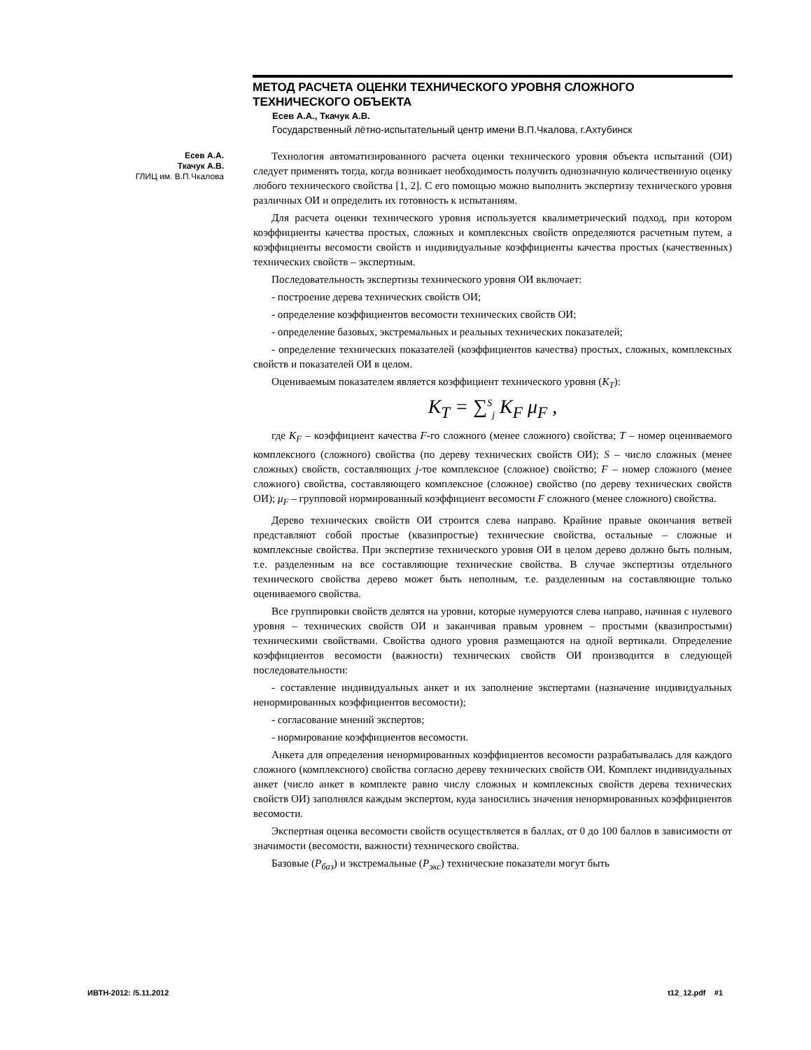МЕТОД РАСЧЕТА ОЦЕНКИ ТЕХНИЧЕСКОГО УРОВНЯ СЛОЖНОГО ТЕХНИЧЕСКОГО ОБЪЕКТА
Есев А.А., Ткачук А.В.
Государственный лётно-испытательный центр имени В.П.Чкалова, г.Ахтубинск
Есев А.А.
Ткачук А.В.
ГЛИЦ им. В.П.Чкалова
Технология автоматизированного расчета оценки технического уровня объекта испытаний (ОИ) следует применять тогда, когда возникает необходимость получить однозначную количественную оценку любого технического свойства [1, 2]. С его помощью можно выполнить экспертизу технического уровня различных ОИ и определить их готовность к испытаниям.
Для расчета оценки технического уровня используется квалиметрический подход, при котором коэффициенты качества простых, сложных и комплексных свойств определяются расчетным путем, а коэффициенты весомости свойств и индивидуальные коэффициенты качества простых (качественных) технических свойств – экспертным.
Последовательность экспертизы технического уровня ОИ включает:
- построение дерева технических свойств ОИ;
- определение коэффициентов весомости технических свойств ОИ;
- определение базовых, экстремальных и реальных технических показателей;
- определение технических показателей (коэффициентов качества) простых, сложных, комплексных свойств и показателей ОИ в целом.
Оцениваемым показателем является коэффициент технического уровня (K<sub>T</sub>):
K<sub>T</sub> = ∑<sup>S</sup><sub>j</sub> K<sub>F</sub> μ<sub>F</sub> ,
где K<sub>F</sub> – коэффициент качества F-го сложного (менее сложного) свойства; T – номер оцениваемого комплексного (сложного) свойства (по дереву технических свойств ОИ); S – число сложных (менее сложных) свойств, составляющих j-тое комплексное (сложное) свойство; F – номер сложного (менее сложного) свойства, составляющего комплексное (сложное) свойство (по дереву технических свойств ОИ); μ<sub>F</sub> – групповой нормированный коэффициент весомости F сложного (менее сложного) свойства.
Дерево технических свойств ОИ строится слева направо. Крайние правые окончания ветвей представляют собой простые (квазипростые) технические свойства, остальные – сложные и комплексные свойства. При экспертизе технического уровня ОИ в целом дерево должно быть полным, т.е. разделенным на все составляющие технические свойства. В случае экспертизы отдельного технического свойства дерево может быть неполным, т.е. разделенным на составляющие только оцениваемого свойства.
Все группировки свойств делятся на уровни, которые нумеруются слева направо, начиная с нулевого уровня – технических свойств ОИ и заканчивая правым уровнем – простыми (квазипростыми) техническими свойствами. Свойства одного уровня размещаются на одной вертикали. Определение коэффициентов весомости (важности) технических свойств ОИ производится в следующей последовательности:
- составление индивидуальных анкет и их заполнение экспертами (назначение индивидуальных ненормированных коэффициентов весомости);
- согласование мнений экспертов;
- нормирование коэффициентов весомости.
Анкета для определения ненормированных коэффициентов весомости разрабатывалась для каждого сложного (комплексного) свойства согласно дереву технических свойств ОИ. Комплект индивидуальных анкет (число анкет в комплекте равно числу сложных и комплексных свойств дерева технических свойств ОИ) заполнялся каждым экспертом, куда заносились значения ненормированных коэффициентов весомости.
Экспертная оценка весомости свойств осуществляется в баллах, от 0 до 100 баллов в зависимости от значимости (весомости, важности) технического свойства.
Базовые (P<sub>баз</sub>) и экстремальные (P<sub>экс</sub>) технические показатели могут быть
ИВТН-2012: /5.11.2012 t12_12.pdf #1